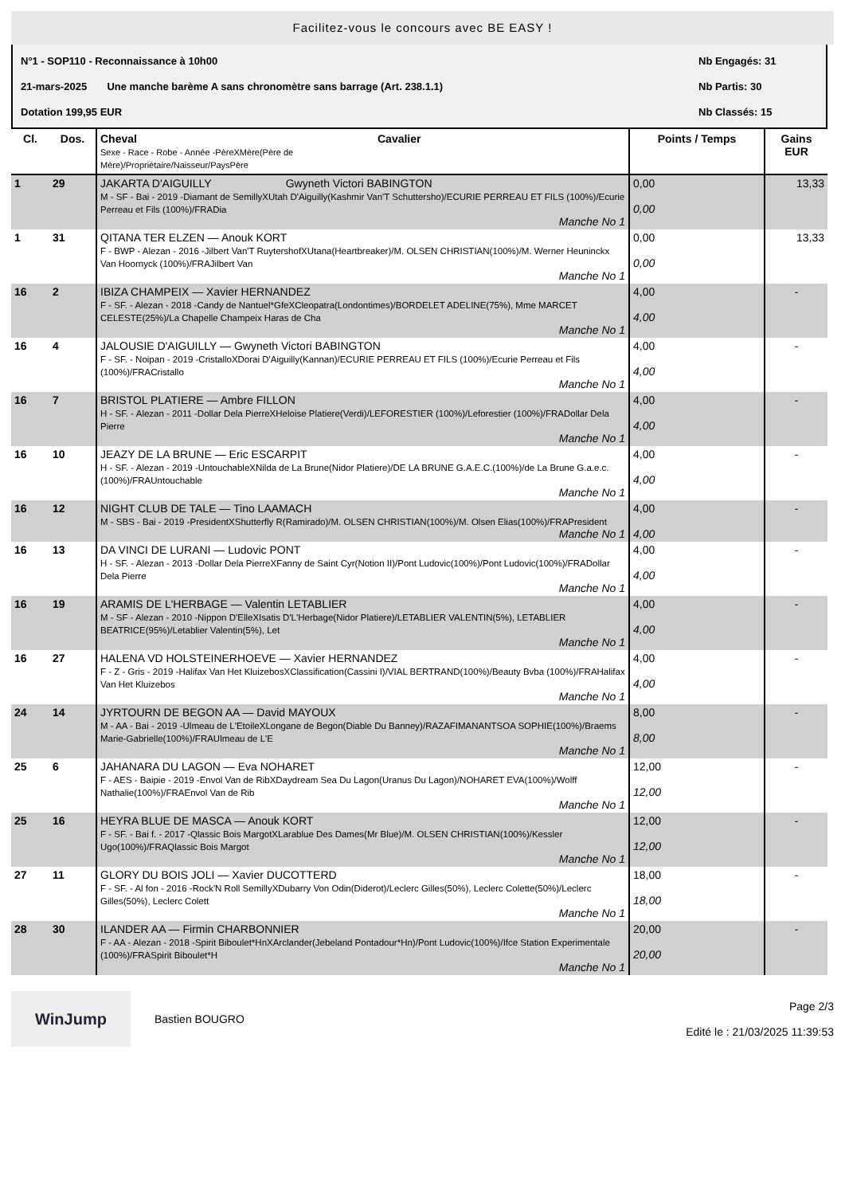Facilitez-vous le concours avec BE EASY !
N°1 - SOP110 - Reconnaissance à 10h00 Nb Engagés: 31
21-mars-2025 Une manche barème A sans chronomètre sans barrage (Art. 238.1.1) Nb Partis: 30
Dotation 199,95 EUR Nb Classés: 15
| Cl. | Dos. | Cheval Sexe - Race - Robe - Année -PèreXMère(Père de Mère)/Propriétaire/Naisseur/PaysPère | Cavalier | Points / Temps | Gains EUR |
| --- | --- | --- | --- | --- | --- |
| 1 | 29 | JAKARTA D'AIGUILLY Gwyneth Victori BABINGTON M - SF - Bai - 2019 -Diamant de SemillyXUtah D'Aiguilly(Kashmir Van'T Schuttersho)/ECURIE PERREAU ET FILS (100%)/Ecurie Perreau et Fils (100%)/FRADia Manche No 1 | | 0,00 0,00 | 13,33 |
| 1 | 31 | QITANA TER ELZEN — Anouk KORT F - BWP - Alezan - 2016 -Jilbert Van'T RuytershofXUtana(Heartbreaker)/M. OLSEN CHRISTIAN(100%)/M. Werner Heuninckx Van Hoornyck (100%)/FRAJilbert Van Manche No 1 | | 0,00 0,00 | 13,33 |
| 16 | 2 | IBIZA CHAMPEIX — Xavier HERNANDEZ F - SF. - Alezan - 2018 -Candy de Nantuel*GfeXCleopatra(Londontimes)/BORDELET ADELINE(75%), Mme MARCET CELESTE(25%)/La Chapelle Champeix Haras de Cha Manche No 1 | | 4,00 4,00 | - |
| 16 | 4 | JALOUSIE D'AIGUILLY — Gwyneth Victori BABINGTON F - SF. - Noipan - 2019 -CristalloXDorai D'Aiguilly(Kannan)/ECURIE PERREAU ET FILS (100%)/Ecurie Perreau et Fils (100%)/FRACristallo Manche No 1 | | 4,00 4,00 | - |
| 16 | 7 | BRISTOL PLATIERE — Ambre FILLON H - SF. - Alezan - 2011 -Dollar Dela PierreXHeloise Platiere(Verdi)/LEFORESTIER (100%)/Leforestier (100%)/FRADollar Dela Pierre Manche No 1 | | 4,00 4,00 | - |
| 16 | 10 | JEAZY DE LA BRUNE — Eric ESCARPIT H - SF. - Alezan - 2019 -UntouchableXNilda de La Brune(Nidor Platiere)/DE LA BRUNE G.A.E.C.(100%)/de La Brune G.a.e.c.(100%)/FRAUntouchable Manche No 1 | | 4,00 4,00 | - |
| 16 | 12 | NIGHT CLUB DE TALE — Tino LAAMACH M - SBS - Bai - 2019 -PresidentXShutterfly R(Ramirado)/M. OLSEN CHRISTIAN(100%)/M. Olsen Elias(100%)/FRAPresident Manche No 1 | | 4,00 4,00 | - |
| 16 | 13 | DA VINCI DE LURANI — Ludovic PONT H - SF. - Alezan - 2013 -Dollar Dela PierreXFanny de Saint Cyr(Notion II)/Pont Ludovic(100%)/Pont Ludovic(100%)/FRADollar Dela Pierre Manche No 1 | | 4,00 4,00 | - |
| 16 | 19 | ARAMIS DE L'HERBAGE — Valentin LETABLIER M - SF - Alezan - 2010 -Nippon D'ElleXIsatis D'L'Herbage(Nidor Platiere)/LETABLIER VALENTIN(5%), LETABLIER BEATRICE(95%)/Letablier Valentin(5%), Let Manche No 1 | | 4,00 4,00 | - |
| 16 | 27 | HALENA VD HOLSTEINERHOEVE — Xavier HERNANDEZ F - Z - Gris - 2019 -Halifax Van Het KluizebosXClassification(Cassini I)/VIAL BERTRAND(100%)/Beauty Bvba (100%)/FRAHalifax Van Het Kluizebos Manche No 1 | | 4,00 4,00 | - |
| 24 | 14 | JYRTOURN DE BEGON AA — David MAYOUX M - AA - Bai - 2019 -Ulmeau de L'EtoileXLongane de Begon(Diable Du Banney)/RAZAFIMANANTSOA SOPHIE(100%)/Braems Marie-Gabrielle(100%)/FRAUlmeau de L'E Manche No 1 | | 8,00 8,00 | - |
| 25 | 6 | JAHANARA DU LAGON — Eva NOHARET F - AES - Baipie - 2019 -Envol Van de RibXDaydream Sea Du Lagon(Uranus Du Lagon)/NOHARET EVA(100%)/Wolff Nathalie(100%)/FRAEnvol Van de Rib Manche No 1 | | 12,00 12,00 | - |
| 25 | 16 | HEYRA BLUE DE MASCA — Anouk KORT F - SF. - Bai f. - 2017 -Qlassic Bois MargotXLarablue Des Dames(Mr Blue)/M. OLSEN CHRISTIAN(100%)/Kessler Ugo(100%)/FRAQlassic Bois Margot Manche No 1 | | 12,00 12,00 | - |
| 27 | 11 | GLORY DU BOIS JOLI — Xavier DUCOTTERD F - SF. - Al fon - 2016 -Rock'N Roll SemillyXDubarry Von Odin(Diderot)/Leclerc Gilles(50%), Leclerc Colette(50%)/Leclerc Gilles(50%), Leclerc Colett Manche No 1 | | 18,00 18,00 | - |
| 28 | 30 | ILANDER AA — Firmin CHARBONNIER F - AA - Alezan - 2018 -Spirit Biboulet*HnXArclander(Jebeland Pontadour*Hn)/Pont Ludovic(100%)/Ifce Station Experimentale (100%)/FRASpirit Biboulet*H Manche No 1 | | 20,00 20,00 | - |
WinJump
Bastien BOUGRO
Page 2/3
Edité le : 21/03/2025 11:39:53